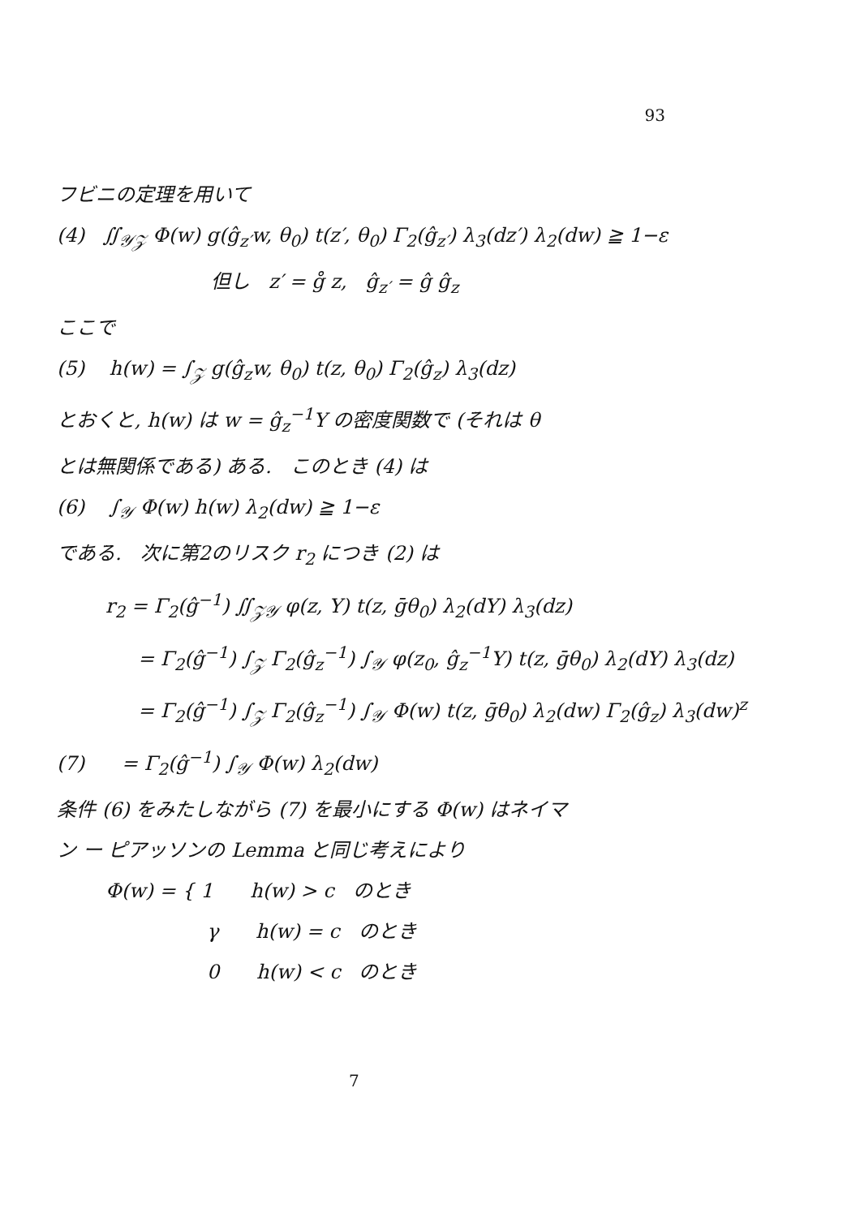93
フビニの定理を用いて
(4) ∬<sub>𝒴𝒵</sub> Φ(w) g(ĝ<sub>z′</sub>w, θ<sub>0</sub>) t(z′, θ<sub>0</sub>) Γ<sub>2</sub>(ĝ<sub>z′</sub>) λ<sub>3</sub>(dz′) λ<sub>2</sub>(dw) ≧ 1−ε
但し z′ = g̊ z, ĝ<sub>z′</sub> = ĝ ĝ<sub>z</sub>
ここで
(5) h(w) = ∫<sub>𝒵</sub> g(ĝ<sub>z</sub>w, θ<sub>0</sub>) t(z, θ<sub>0</sub>) Γ<sub>2</sub>(ĝ<sub>z</sub>) λ<sub>3</sub>(dz)
とおくと, h(w) は w = ĝ<sub>z</sub><sup>−1</sup>Y の密度関数で (それは θ
とは無関係である) ある. このとき (4) は
(6) ∫<sub>𝒴</sub> Φ(w) h(w) λ<sub>2</sub>(dw) ≧ 1−ε
である. 次に第2のリスク r<sub>2</sub> につき (2) は
r<sub>2</sub> = Γ<sub>2</sub>(ĝ<sup>−1</sup>) ∬<sub>𝒵𝒴</sub> φ(z, Y) t(z, ḡθ<sub>0</sub>) λ<sub>2</sub>(dY) λ<sub>3</sub>(dz)
= Γ<sub>2</sub>(ĝ<sup>−1</sup>) ∫<sub>𝒵</sub> Γ<sub>2</sub>(ĝ<sub>z</sub><sup>−1</sup>) ∫<sub>𝒴</sub> φ(z<sub>0</sub>, ĝ<sub>z</sub><sup>−1</sup>Y) t(z, ḡθ<sub>0</sub>) λ<sub>2</sub>(dY) λ<sub>3</sub>(dz)
= Γ<sub>2</sub>(ĝ<sup>−1</sup>) ∫<sub>𝒵</sub> Γ<sub>2</sub>(ĝ<sub>z</sub><sup>−1</sup>) ∫<sub>𝒴</sub> Φ(w) t(z, ḡθ<sub>0</sub>) λ<sub>2</sub>(dw) Γ<sub>2</sub>(ĝ<sub>z</sub>) λ<sub>3</sub>(dw)<sup>z</sup>
(7) = Γ<sub>2</sub>(ĝ<sup>−1</sup>) ∫<sub>𝒴</sub> Φ(w) λ<sub>2</sub>(dw)
条件 (6) をみたしながら (7) を最小にする Φ(w) はネイマ
ン ー ピアッソンの Lemma と同じ考えにより
Φ(w) = { 1 h(w) > c のとき
γ h(w) = c のとき
0 h(w) < c のとき
7